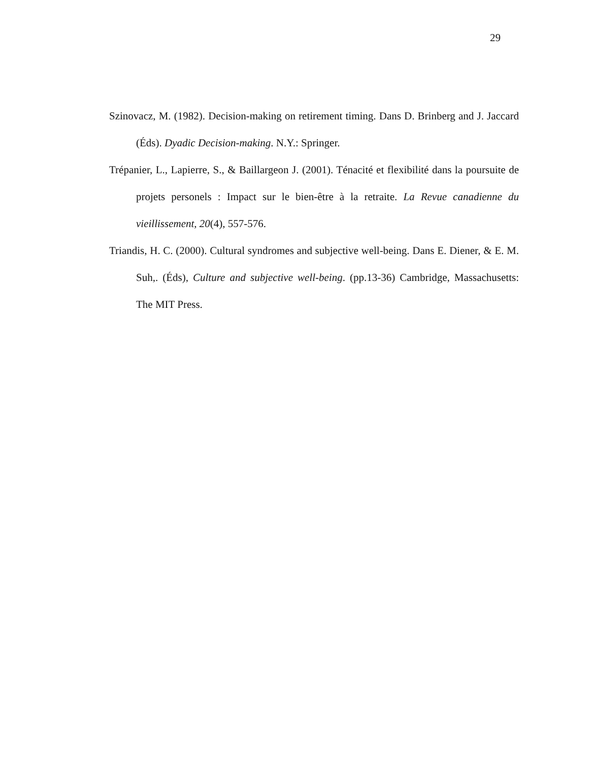29
Szinovacz, M. (1982). Decision-making on retirement timing. Dans D. Brinberg and J. Jaccard (Éds). Dyadic Decision-making. N.Y.: Springer.
Trépanier, L., Lapierre, S., & Baillargeon J. (2001). Ténacité et flexibilité dans la poursuite de projets personels : Impact sur le bien-être à la retraite. La Revue canadienne du vieillissement, 20(4), 557-576.
Triandis, H. C. (2000). Cultural syndromes and subjective well-being. Dans E. Diener, & E. M. Suh,. (Éds), Culture and subjective well-being. (pp.13-36) Cambridge, Massachusetts: The MIT Press.